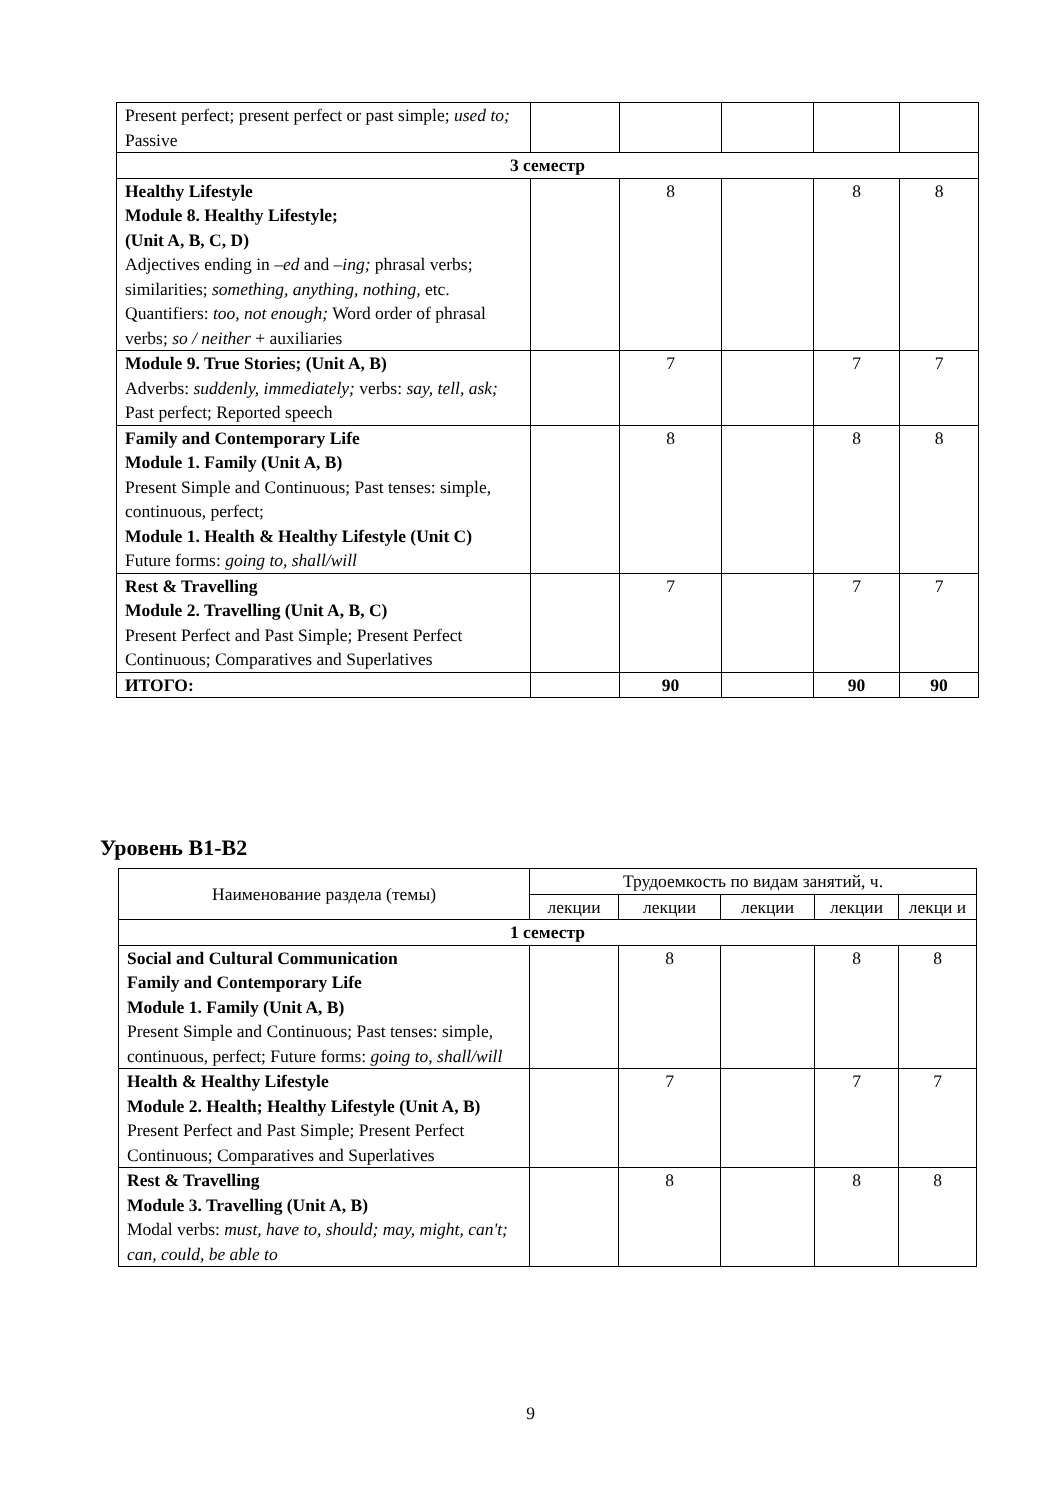| Present perfect; present perfect or past simple; used to; Passive | | | | | |
| 3 семестр | | | | | |
| Healthy Lifestyle Module 8. Healthy Lifestyle; (Unit A, B, C, D) Adjectives ending in –ed and –ing; phrasal verbs; similarities; something, anything, nothing, etc. Quantifiers: too, not enough; Word order of phrasal verbs; so / neither + auxiliaries | | 8 | | 8 | 8 |
| Module 9. True Stories; (Unit A, B) Adverbs: suddenly, immediately; verbs: say, tell, ask; Past perfect; Reported speech | | 7 | | 7 | 7 |
| Family and Contemporary Life Module 1. Family (Unit A, B) Present Simple and Continuous; Past tenses: simple, continuous, perfect; Module 1. Health & Healthy Lifestyle (Unit C) Future forms: going to, shall/will | | 8 | | 8 | 8 |
| Rest & Travelling Module 2. Travelling (Unit A, B, C) Present Perfect and Past Simple; Present Perfect Continuous; Comparatives and Superlatives | | 7 | | 7 | 7 |
| ИТОГО: | | 90 | | 90 | 90 |
Уровень В1-В2
| Наименование раздела (темы) | Трудоемкость по видам занятий, ч. | | | | |
| --- | --- | --- | --- | --- | --- |
| | лекции | лекции | лекции | лекции | лекци и |
| 1 семестр | | | | | |
| Social and Cultural Communication Family and Contemporary Life Module 1. Family (Unit A, B) Present Simple and Continuous; Past tenses: simple, continuous, perfect; Future forms: going to, shall/will | | 8 | | 8 | 8 |
| Health & Healthy Lifestyle Module 2. Health; Healthy Lifestyle (Unit A, B) Present Perfect and Past Simple; Present Perfect Continuous; Comparatives and Superlatives | | 7 | | 7 | 7 |
| Rest & Travelling Module 3. Travelling (Unit A, B) Modal verbs: must, have to, should; may, might, can't; can, could, be able to | | 8 | | 8 | 8 |
9